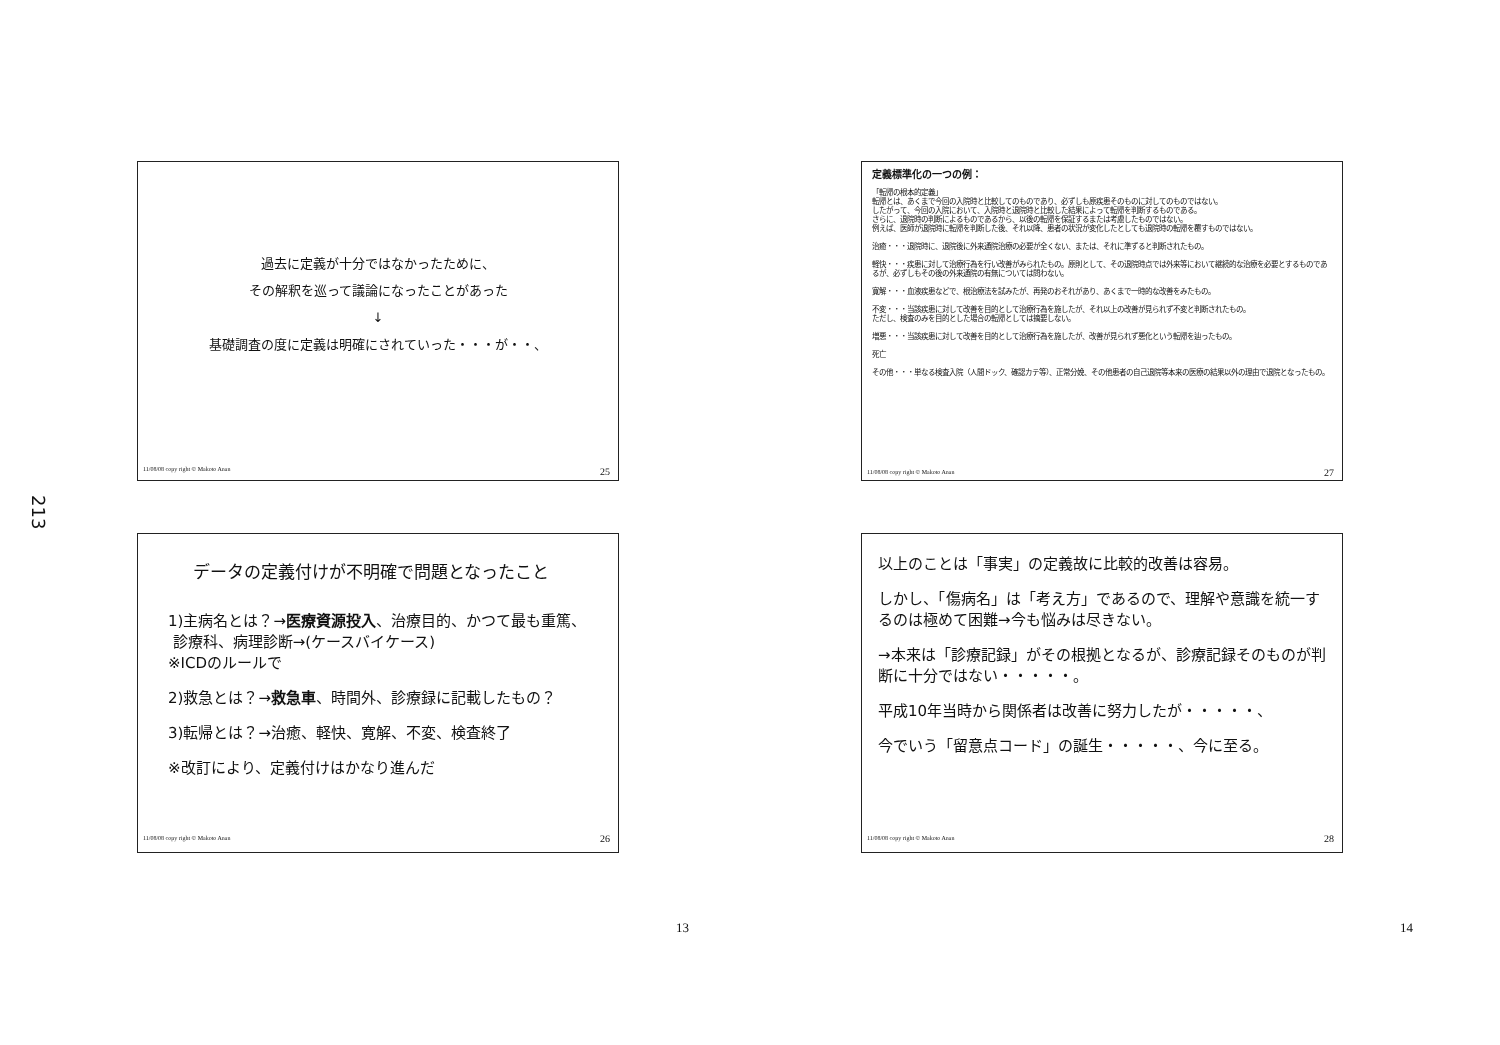213
過去に定義が十分ではなかったために、
その解釈を巡って議論になったことがあった
↓
基礎調査の度に定義は明確にされていった・・・が・・、
11/08/08 copy right © Makoto Anan 25
定義標準化の一つの例：
「転帰の根本的定義」
転帰とは、あくまで今回の入院時と比較してのものであり、必ずしも原疾患そのものに対してのものではない。
したがって、今回の入院において、入院時と退院時と比較した結果によって転帰を判断するものである。
さらに、退院時の判断によるものであるから、以後の転帰を保証するまたは考慮したものではない。
例えば、医師が退院時に転帰を判断した後、それ以降、患者の状況が変化したとしても退院時の転帰を覆すものではない。
治癒・・・退院時に、退院後に外来通院治療の必要が全くない、または、それに準ずると判断されたもの。
軽快・・・疾患に対して治療行為を行い改善がみられたもの。原則として、その退院時点では外来等において継続的な治療を必要とするものであるが、必ずしもその後の外来通院の有無については問わない。
寛解・・・血液疾患などで、根治療法を試みたが、再発のおそれがあり、あくまで一時的な改善をみたもの。
不変・・・当該疾患に対して改善を目的として治療行為を施したが、それ以上の改善が見られず不変と判断されたもの。
ただし、検査のみを目的とした場合の転帰としては摘要しない。
増悪・・・当該疾患に対して改善を目的として治療行為を施したが、改善が見られず悪化という転帰を辿ったもの。
死亡
その他・・・単なる検査入院（人間ドック、確認カテ等）、正常分娩、その他患者の自己退院等本来の医療の結果以外の理由で退院となったもの。
11/08/08 copy right © Makoto Anan 27
データの定義付けが不明確で問題となったこと
1)主病名とは？→医療資源投入、治療目的、かつて最も重篤、
診療科、病理診断→(ケースバイケース)
※ICDのルールで
2)救急とは？→救急車、時間外、診療録に記載したもの？
3)転帰とは？→治癒、軽快、寛解、不変、検査終了
※改訂により、定義付けはかなり進んだ
11/08/08 copy right © Makoto Anan 26
以上のことは「事実」の定義故に比較的改善は容易。
しかし、「傷病名」は「考え方」であるので、理解や意識を統一するのは極めて困難→今も悩みは尽きない。
→本来は「診療記録」がその根拠となるが、診療記録そのものが判断に十分ではない・・・・・。
平成10年当時から関係者は改善に努力したが・・・・・、
今でいう「留意点コード」の誕生・・・・・、今に至る。
11/08/08 copy right © Makoto Anan 28
13 14